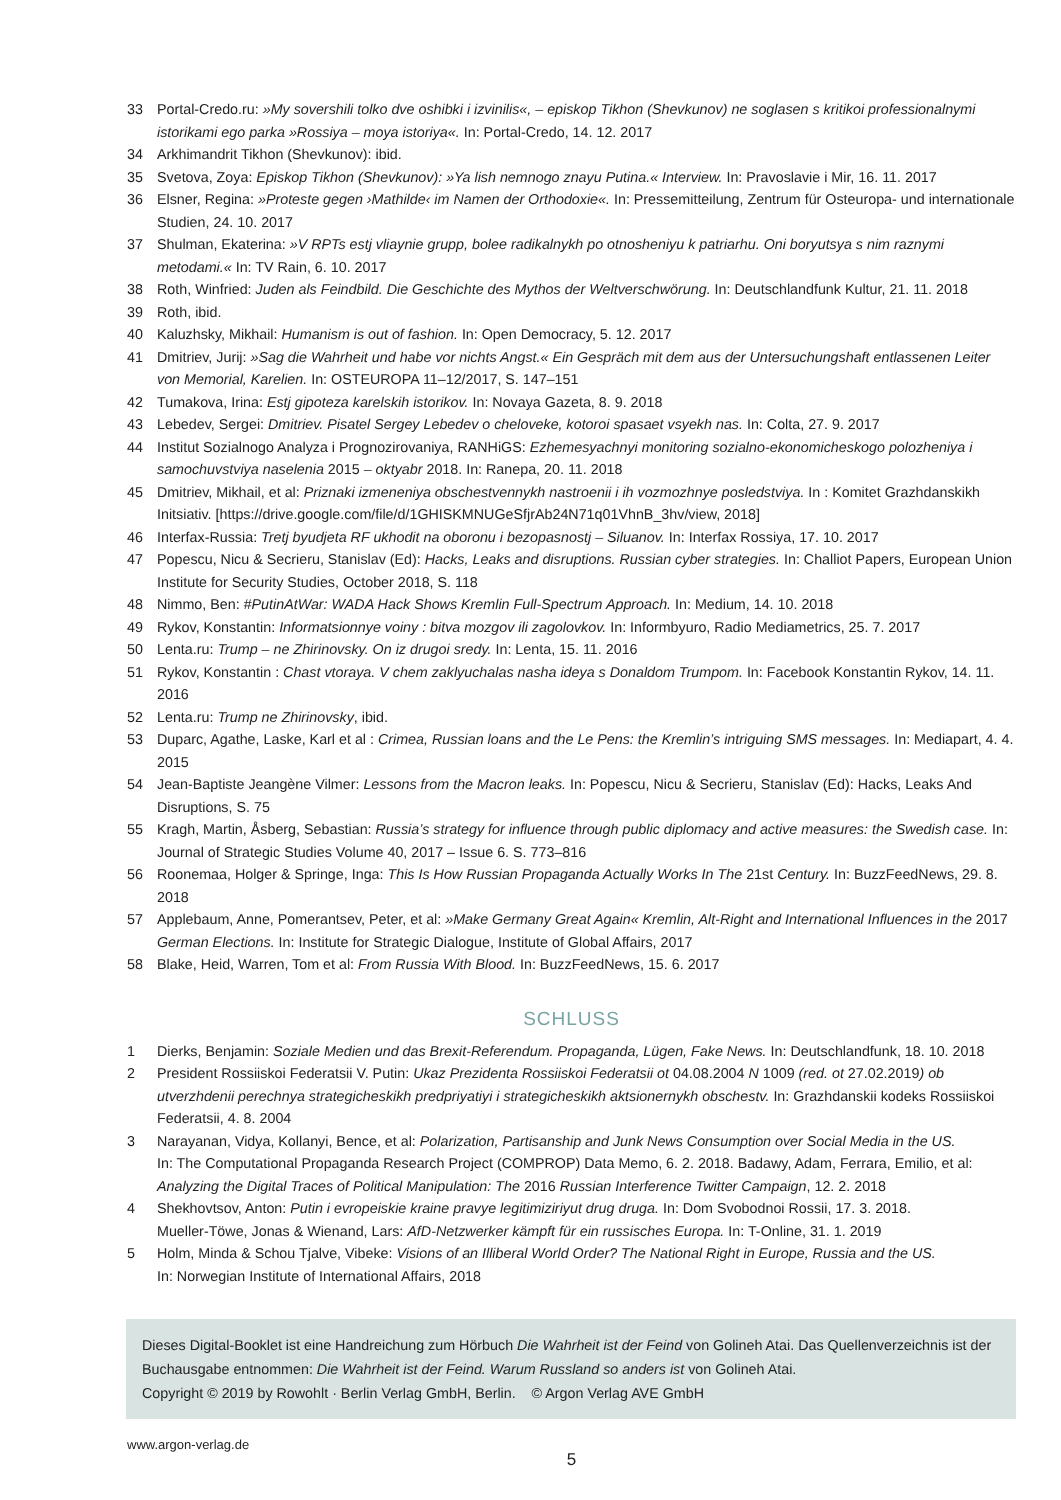33 Portal-Credo.ru: »My sovershili tolko dve oshibki i izvinilis«, – episkop Tikhon (Shevkunov) ne soglasen s kritikoi professionalnymi istorikami ego parka »Rossiya – moya istoriya«. In: Portal-Credo, 14. 12. 2017
34 Arkhimandrit Tikhon (Shevkunov): ibid.
35 Svetova, Zoya: Episkop Tikhon (Shevkunov): »Ya lish nemnogo znayu Putina.« Interview. In: Pravoslavie i Mir, 16. 11. 2017
36 Elsner, Regina: »Proteste gegen ›Mathilde‹ im Namen der Orthodoxie«. In: Pressemitteilung, Zentrum für Osteuropa- und internationale Studien, 24. 10. 2017
37 Shulman, Ekaterina: »V RPTs estj vliaynie grupp, bolee radikalnykh po otnosheniyu k patriarhu. Oni boryutsya s nim raznymi metodami.« In: TV Rain, 6. 10. 2017
38 Roth, Winfried: Juden als Feindbild. Die Geschichte des Mythos der Weltverschwörung. In: Deutschlandfunk Kultur, 21. 11. 2018
39 Roth, ibid.
40 Kaluzhsky, Mikhail: Humanism is out of fashion. In: Open Democracy, 5. 12. 2017
41 Dmitriev, Jurij: »Sag die Wahrheit und habe vor nichts Angst.« Ein Gespräch mit dem aus der Untersuchungshaft entlassenen Leiter von Memorial, Karelien. In: OSTEUROPA 11–12/2017, S. 147–151
42 Tumakova, Irina: Estj gipoteza karelskih istorikov. In: Novaya Gazeta, 8. 9. 2018
43 Lebedev, Sergei: Dmitriev. Pisatel Sergey Lebedev o cheloveke, kotoroi spasaet vsyekh nas. In: Colta, 27. 9. 2017
44 Institut Sozialnogo Analyza i Prognozirovaniya, RANHiGS: Ezhemesyachnyi monitoring sozialno-ekonomicheskogo polozheniya i samochuvstviya naselenia 2015 – oktyabr 2018. In: Ranepa, 20. 11. 2018
45 Dmitriev, Mikhail, et al: Priznaki izmeneniya obschestvennykh nastroenii i ih vozmozhnye posledstviya. In : Komitet Grazhdanskikh Initsiativ. [https://drive.google.com/file/d/1GHISKMNUGeSfjrAb24N71q01VhnB_3hv/view, 2018]
46 Interfax-Russia: Tretj byudjeta RF ukhodit na oboronu i bezopasnostj – Siluanov. In: Interfax Rossiya, 17. 10. 2017
47 Popescu, Nicu & Secrieru, Stanislav (Ed): Hacks, Leaks and disruptions. Russian cyber strategies. In: Challiot Papers, European Union Institute for Security Studies, October 2018, S. 118
48 Nimmo, Ben: #PutinAtWar: WADA Hack Shows Kremlin Full-Spectrum Approach. In: Medium, 14. 10. 2018
49 Rykov, Konstantin: Informatsionnye voiny : bitva mozgov ili zagolovkov. In: Informbyuro, Radio Mediametrics, 25. 7. 2017
50 Lenta.ru: Trump – ne Zhirinovsky. On iz drugoi sredy. In: Lenta, 15. 11. 2016
51 Rykov, Konstantin : Chast vtoraya. V chem zaklyuchalas nasha ideya s Donaldom Trumpom. In: Facebook Konstantin Rykov, 14. 11. 2016
52 Lenta.ru: Trump ne Zhirinovsky, ibid.
53 Duparc, Agathe, Laske, Karl et al : Crimea, Russian loans and the Le Pens: the Kremlin’s intriguing SMS messages. In: Mediapart, 4. 4. 2015
54 Jean-Baptiste Jeangène Vilmer: Lessons from the Macron leaks. In: Popescu, Nicu & Secrieru, Stanislav (Ed): Hacks, Leaks And Disruptions, S. 75
55 Kragh, Martin, Åsberg, Sebastian: Russia’s strategy for influence through public diplomacy and active measures: the Swedish case. In: Journal of Strategic Studies Volume 40, 2017 – Issue 6. S. 773–816
56 Roonemaa, Holger & Springe, Inga: This Is How Russian Propaganda Actually Works In The 21st Century. In: BuzzFeedNews, 29. 8. 2018
57 Applebaum, Anne, Pomerantsev, Peter, et al: »Make Germany Great Again« Kremlin, Alt-Right and International Influences in the 2017 German Elections. In: Institute for Strategic Dialogue, Institute of Global Affairs, 2017
58 Blake, Heid, Warren, Tom et al: From Russia With Blood. In: BuzzFeedNews, 15. 6. 2017
SCHLUSS
1 Dierks, Benjamin: Soziale Medien und das Brexit-Referendum. Propaganda, Lügen, Fake News. In: Deutschlandfunk, 18. 10. 2018
2 President Rossiiskoi Federatsii V. Putin: Ukaz Prezidenta Rossiiskoi Federatsii ot 04.08.2004 N 1009 (red. ot 27.02.2019) ob utverzhdenii perechnya strategicheskikh predpriyatiyi i strategicheskikh aktsionernykh obschestv. In: Grazhdanskii kodeks Rossiiskoi Federatsii, 4. 8. 2004
3 Narayanan, Vidya, Kollanyi, Bence, et al: Polarization, Partisanship and Junk News Consumption over Social Media in the US.
In: The Computational Propaganda Research Project (COMPROP) Data Memo, 6. 2. 2018. Badawy, Adam, Ferrara, Emilio, et al: Analyzing the Digital Traces of Political Manipulation: The 2016 Russian Interference Twitter Campaign, 12. 2. 2018
4 Shekhovtsov, Anton: Putin i evropeiskie kraine pravye legitimiziriyut drug druga. In: Dom Svobodnoi Rossii, 17. 3. 2018.
Mueller-Töwe, Jonas & Wienand, Lars: AfD-Netzwerker kämpft für ein russisches Europa. In: T-Online, 31. 1. 2019
5 Holm, Minda & Schou Tjalve, Vibeke: Visions of an Illiberal World Order? The National Right in Europe, Russia and the US.
In: Norwegian Institute of International Affairs, 2018
Dieses Digital-Booklet ist eine Handreichung zum Hörbuch Die Wahrheit ist der Feind von Golineh Atai. Das Quellenverzeichnis ist der Buchausgabe entnommen: Die Wahrheit ist der Feind. Warum Russland so anders ist von Golineh Atai.
Copyright © 2019 by Rowohlt · Berlin Verlag GmbH, Berlin. © Argon Verlag AVE GmbH
www.argon-verlag.de
5